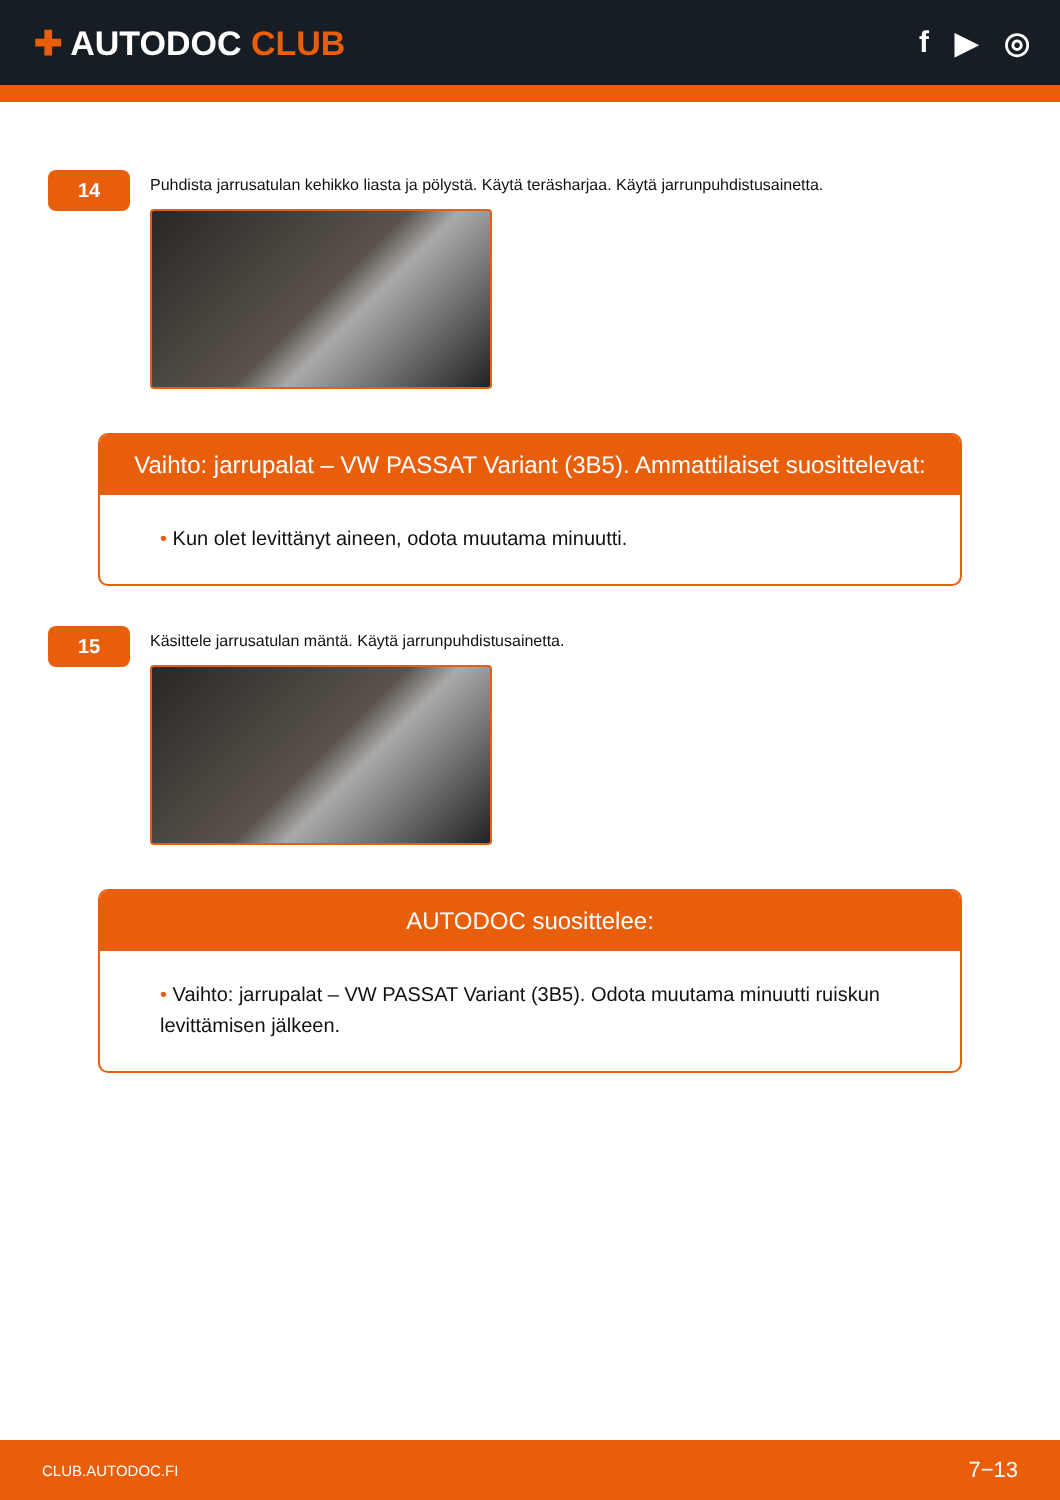✚ AUTODOC CLUB f ▶ ◎
14
Puhdista jarrusatulan kehikko liasta ja pölystä. Käytä teräsharjaa. Käytä jarrunpuhdistusainetta.
Vaihto: jarrupalat – VW PASSAT Variant (3B5). Ammattilaiset suosittelevat:
• Kun olet levittänyt aineen, odota muutama minuutti.
15
Käsittele jarrusatulan mäntä. Käytä jarrunpuhdistusainetta.
AUTODOC suosittelee:
• Vaihto: jarrupalat – VW PASSAT Variant (3B5). Odota muutama minuutti ruiskun levittämisen jälkeen.
CLUB.AUTODOC.FI 7−13